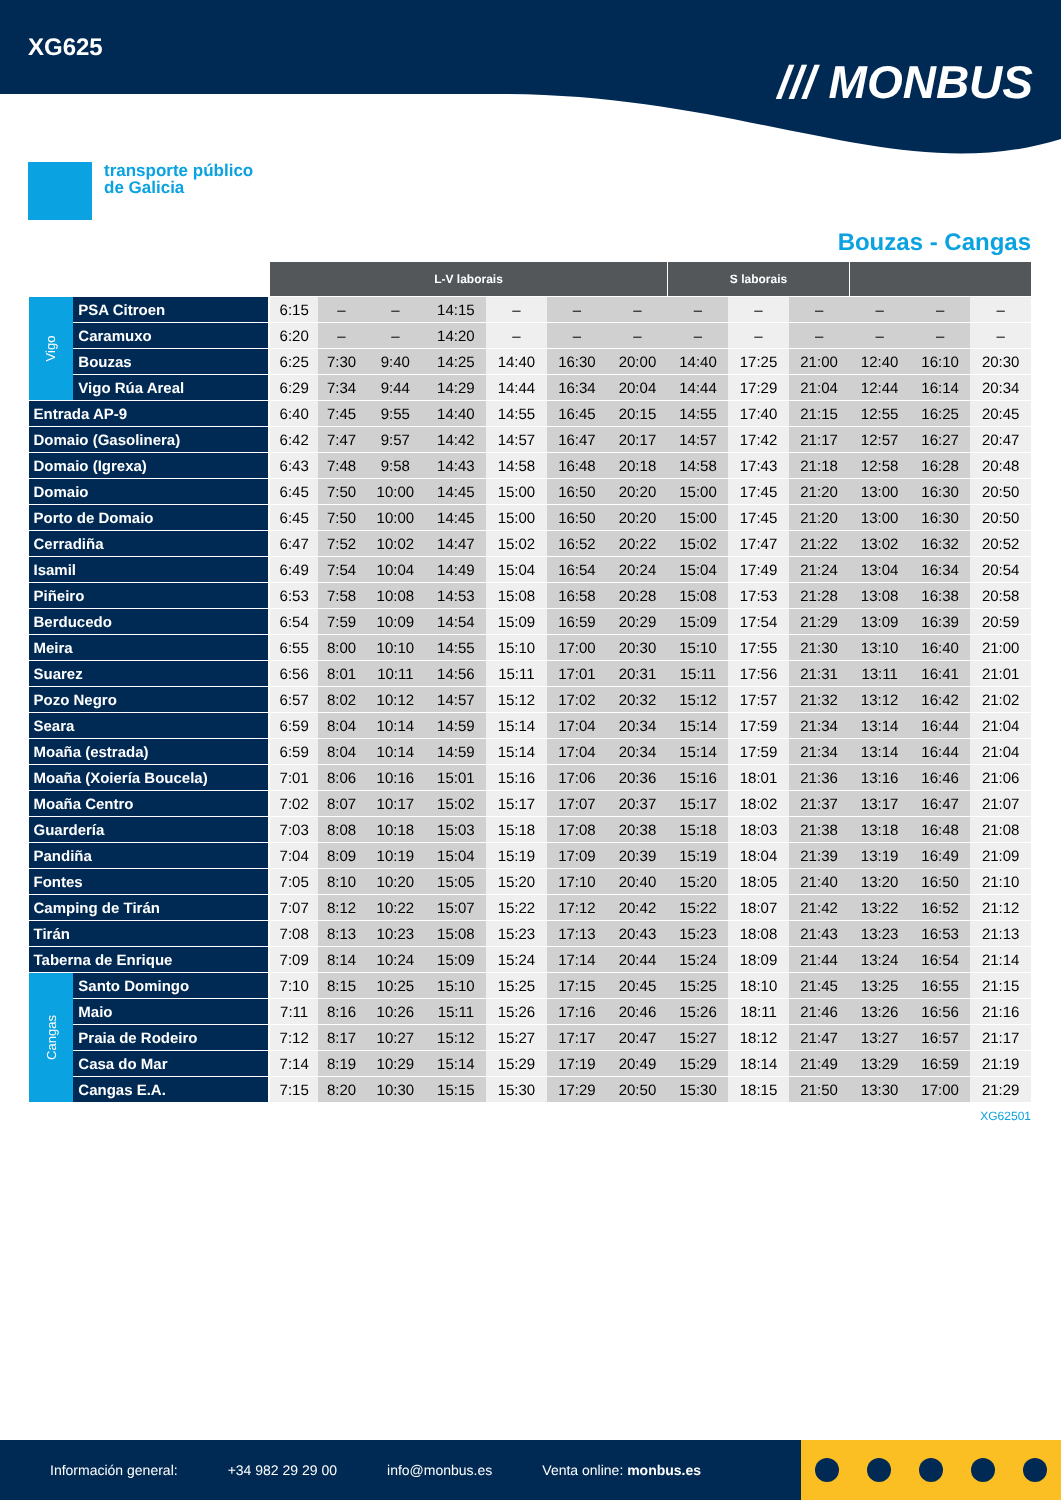XG625
/// MONBUS
transporte público
de Galicia
Bouzas - Cangas
| | | L-V laborais | | | | | | | S laborais | | | | | |
| --- | --- | --- | --- | --- | --- | --- | --- | --- | --- | --- | --- | --- | --- | --- |
| Vigo | PSA Citroen | 6:15 | – | – | 14:15 | – | – | – | – | – | – | – | – | – |
| | Caramuxo | 6:20 | – | – | 14:20 | – | – | – | – | – | – | – | – | – |
| | Bouzas | 6:25 | 7:30 | 9:40 | 14:25 | 14:40 | 16:30 | 20:00 | 14:40 | 17:25 | 21:00 | 12:40 | 16:10 | 20:30 |
| | Vigo Rúa Areal | 6:29 | 7:34 | 9:44 | 14:29 | 14:44 | 16:34 | 20:04 | 14:44 | 17:29 | 21:04 | 12:44 | 16:14 | 20:34 |
| Entrada AP-9 | | 6:40 | 7:45 | 9:55 | 14:40 | 14:55 | 16:45 | 20:15 | 14:55 | 17:40 | 21:15 | 12:55 | 16:25 | 20:45 |
| Domaio (Gasolinera) | | 6:42 | 7:47 | 9:57 | 14:42 | 14:57 | 16:47 | 20:17 | 14:57 | 17:42 | 21:17 | 12:57 | 16:27 | 20:47 |
| Domaio (Igrexa) | | 6:43 | 7:48 | 9:58 | 14:43 | 14:58 | 16:48 | 20:18 | 14:58 | 17:43 | 21:18 | 12:58 | 16:28 | 20:48 |
| Domaio | | 6:45 | 7:50 | 10:00 | 14:45 | 15:00 | 16:50 | 20:20 | 15:00 | 17:45 | 21:20 | 13:00 | 16:30 | 20:50 |
| Porto de Domaio | | 6:45 | 7:50 | 10:00 | 14:45 | 15:00 | 16:50 | 20:20 | 15:00 | 17:45 | 21:20 | 13:00 | 16:30 | 20:50 |
| Cerradiña | | 6:47 | 7:52 | 10:02 | 14:47 | 15:02 | 16:52 | 20:22 | 15:02 | 17:47 | 21:22 | 13:02 | 16:32 | 20:52 |
| Isamil | | 6:49 | 7:54 | 10:04 | 14:49 | 15:04 | 16:54 | 20:24 | 15:04 | 17:49 | 21:24 | 13:04 | 16:34 | 20:54 |
| Piñeiro | | 6:53 | 7:58 | 10:08 | 14:53 | 15:08 | 16:58 | 20:28 | 15:08 | 17:53 | 21:28 | 13:08 | 16:38 | 20:58 |
| Berducedo | | 6:54 | 7:59 | 10:09 | 14:54 | 15:09 | 16:59 | 20:29 | 15:09 | 17:54 | 21:29 | 13:09 | 16:39 | 20:59 |
| Meira | | 6:55 | 8:00 | 10:10 | 14:55 | 15:10 | 17:00 | 20:30 | 15:10 | 17:55 | 21:30 | 13:10 | 16:40 | 21:00 |
| Suarez | | 6:56 | 8:01 | 10:11 | 14:56 | 15:11 | 17:01 | 20:31 | 15:11 | 17:56 | 21:31 | 13:11 | 16:41 | 21:01 |
| Pozo Negro | | 6:57 | 8:02 | 10:12 | 14:57 | 15:12 | 17:02 | 20:32 | 15:12 | 17:57 | 21:32 | 13:12 | 16:42 | 21:02 |
| Seara | | 6:59 | 8:04 | 10:14 | 14:59 | 15:14 | 17:04 | 20:34 | 15:14 | 17:59 | 21:34 | 13:14 | 16:44 | 21:04 |
| Moaña (estrada) | | 6:59 | 8:04 | 10:14 | 14:59 | 15:14 | 17:04 | 20:34 | 15:14 | 17:59 | 21:34 | 13:14 | 16:44 | 21:04 |
| Moaña (Xoiería Boucela) | | 7:01 | 8:06 | 10:16 | 15:01 | 15:16 | 17:06 | 20:36 | 15:16 | 18:01 | 21:36 | 13:16 | 16:46 | 21:06 |
| Moaña Centro | | 7:02 | 8:07 | 10:17 | 15:02 | 15:17 | 17:07 | 20:37 | 15:17 | 18:02 | 21:37 | 13:17 | 16:47 | 21:07 |
| Guardería | | 7:03 | 8:08 | 10:18 | 15:03 | 15:18 | 17:08 | 20:38 | 15:18 | 18:03 | 21:38 | 13:18 | 16:48 | 21:08 |
| Pandiña | | 7:04 | 8:09 | 10:19 | 15:04 | 15:19 | 17:09 | 20:39 | 15:19 | 18:04 | 21:39 | 13:19 | 16:49 | 21:09 |
| Fontes | | 7:05 | 8:10 | 10:20 | 15:05 | 15:20 | 17:10 | 20:40 | 15:20 | 18:05 | 21:40 | 13:20 | 16:50 | 21:10 |
| Camping de Tirán | | 7:07 | 8:12 | 10:22 | 15:07 | 15:22 | 17:12 | 20:42 | 15:22 | 18:07 | 21:42 | 13:22 | 16:52 | 21:12 |
| Tirán | | 7:08 | 8:13 | 10:23 | 15:08 | 15:23 | 17:13 | 20:43 | 15:23 | 18:08 | 21:43 | 13:23 | 16:53 | 21:13 |
| Taberna de Enrique | | 7:09 | 8:14 | 10:24 | 15:09 | 15:24 | 17:14 | 20:44 | 15:24 | 18:09 | 21:44 | 13:24 | 16:54 | 21:14 |
| Cangas | Santo Domingo | 7:10 | 8:15 | 10:25 | 15:10 | 15:25 | 17:15 | 20:45 | 15:25 | 18:10 | 21:45 | 13:25 | 16:55 | 21:15 |
| | Maio | 7:11 | 8:16 | 10:26 | 15:11 | 15:26 | 17:16 | 20:46 | 15:26 | 18:11 | 21:46 | 13:26 | 16:56 | 21:16 |
| | Praia de Rodeiro | 7:12 | 8:17 | 10:27 | 15:12 | 15:27 | 17:17 | 20:47 | 15:27 | 18:12 | 21:47 | 13:27 | 16:57 | 21:17 |
| | Casa do Mar | 7:14 | 8:19 | 10:29 | 15:14 | 15:29 | 17:19 | 20:49 | 15:29 | 18:14 | 21:49 | 13:29 | 16:59 | 21:19 |
| | Cangas E.A. | 7:15 | 8:20 | 10:30 | 15:15 | 15:30 | 17:29 | 20:50 | 15:30 | 18:15 | 21:50 | 13:30 | 17:00 | 21:29 |
XG62501
Información general: +34 982 29 29 00 info@monbus.es Venta online: monbus.es